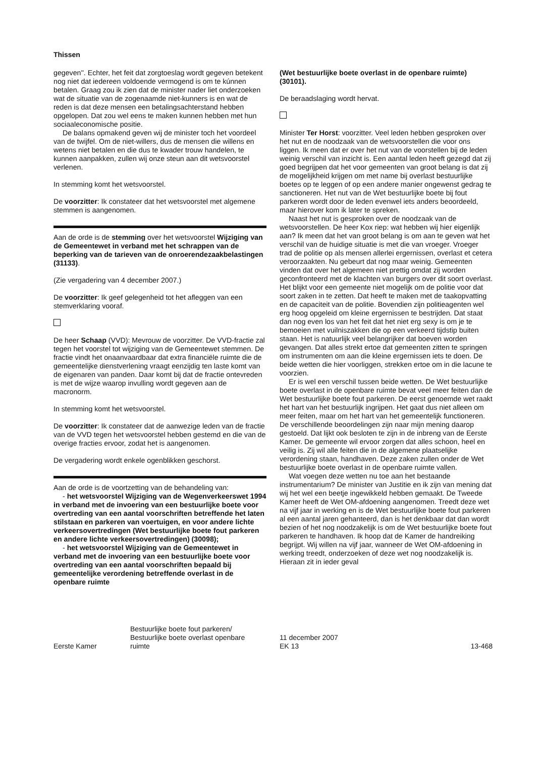Thissen
gegeven''. Echter, het feit dat zorgtoeslag wordt gegeven betekent nog niet dat iedereen voldoende vermogend is om te kúnnen betalen. Graag zou ik zien dat de minister nader liet onderzoeken wat de situatie van de zogenaamde niet-kunners is en wat de reden is dat deze mensen een betalingsachterstand hebben opgelopen. Dat zou wel eens te maken kunnen hebben met hun sociaaleconomische positie.
De balans opmakend geven wij de minister toch het voordeel van de twijfel. Om de niet-willers, dus de mensen die willens en wetens niet betalen en die dus te kwader trouw handelen, te kunnen aanpakken, zullen wij onze steun aan dit wetsvoorstel verlenen.
In stemming komt het wetsvoorstel.
De voorzitter: Ik constateer dat het wetsvoorstel met algemene stemmen is aangenomen.
Aan de orde is de stemming over het wetsvoorstel Wijziging van de Gemeentewet in verband met het schrappen van de beperking van de tarieven van de onroerendezaakbelastingen (31133).
(Zie vergadering van 4 december 2007.)
De voorzitter: Ik geef gelegenheid tot het afleggen van een stemverklaring vooraf.
De heer Schaap (VVD): Mevrouw de voorzitter. De VVD-fractie zal tegen het voorstel tot wijziging van de Gemeentewet stemmen. De fractie vindt het onaanvaardbaar dat extra financiële ruimte die de gemeentelijke dienstverlening vraagt eenzijdig ten laste komt van de eigenaren van panden. Daar komt bij dat de fractie ontevreden is met de wijze waarop invulling wordt gegeven aan de macronorm.
In stemming komt het wetsvoorstel.
De voorzitter: Ik constateer dat de aanwezige leden van de fractie van de VVD tegen het wetsvoorstel hebben gestemd en die van de overige fracties ervoor, zodat het is aangenomen.
De vergadering wordt enkele ogenblikken geschorst.
Aan de orde is de voortzetting van de behandeling van:
- het wetsvoorstel Wijziging van de Wegenverkeerswet 1994 in verband met de invoering van een bestuurlijke boete voor overtreding van een aantal voorschriften betreffende het laten stilstaan en parkeren van voertuigen, en voor andere lichte verkeersovertredingen (Wet bestuurlijke boete fout parkeren en andere lichte verkeersovertredingen) (30098);
- het wetsvoorstel Wijziging van de Gemeentewet in verband met de invoering van een bestuurlijke boete voor overtreding van een aantal voorschriften bepaald bij gemeentelijke verordening betreffende overlast in de openbare ruimte
(Wet bestuurlijke boete overlast in de openbare ruimte) (30101).
De beraadslaging wordt hervat.
Minister Ter Horst: voorzitter. Veel leden hebben gesproken over het nut en de noodzaak van de wetsvoorstellen die voor ons liggen. Ik meen dat er over het nut van de voorstellen bij de leden weinig verschil van inzicht is. Een aantal leden heeft gezegd dat zij goed begrijpen dat het voor gemeenten van groot belang is dat zij de mogelijkheid krijgen om met name bij overlast bestuurlijke boetes op te leggen of op een andere manier ongewenst gedrag te sanctioneren. Het nut van de Wet bestuurlijke boete bij fout parkeren wordt door de leden evenwel iets anders beoordeeld, maar hierover kom ik later te spreken.
Naast het nut is gesproken over de noodzaak van de wetsvoorstellen. De heer Kox riep: wat hebben wij hier eigenlijk aan? Ik meen dat het van groot belang is om aan te geven wat het verschil van de huidige situatie is met die van vroeger. Vroeger trad de politie op als mensen allerlei ergernissen, overlast et cetera veroorzaakten. Nu gebeurt dat nog maar weinig. Gemeenten vinden dat over het algemeen niet prettig omdat zij worden geconfronteerd met de klachten van burgers over dit soort overlast. Het blijkt voor een gemeente niet mogelijk om de politie voor dat soort zaken in te zetten. Dat heeft te maken met de taakopvatting en de capaciteit van de politie. Bovendien zijn politieagenten wel erg hoog opgeleid om kleine ergernissen te bestrijden. Dat staat dan nog even los van het feit dat het niet erg sexy is om je te bemoeien met vuilniszakken die op een verkeerd tijdstip buiten staan. Het is natuurlijk veel belangrijker dat boeven worden gevangen. Dat alles strekt ertoe dat gemeenten zitten te springen om instrumenten om aan die kleine ergernissen iets te doen. De beide wetten die hier voorliggen, strekken ertoe om in die lacune te voorzien.
Er is wel een verschil tussen beide wetten. De Wet bestuurlijke boete overlast in de openbare ruimte bevat veel meer feiten dan de Wet bestuurlijke boete fout parkeren. De eerst genoemde wet raakt het hart van het bestuurlijk ingrijpen. Het gaat dus niet alleen om meer feiten, maar om het hart van het gemeentelijk functioneren. De verschillende beoordelingen zijn naar mijn mening daarop gestoeld. Dat lijkt ook besloten te zijn in de inbreng van de Eerste Kamer. De gemeente wil ervoor zorgen dat alles schoon, heel en veilig is. Zij wil alle feiten die in de algemene plaatselijke verordening staan, handhaven. Deze zaken zullen onder de Wet bestuurlijke boete overlast in de openbare ruimte vallen.
Wat voegen deze wetten nu toe aan het bestaande instrumentarium? De minister van Justitie en ik zijn van mening dat wij het wel een beetje ingewikkeld hebben gemaakt. De Tweede Kamer heeft de Wet OM-afdoening aangenomen. Treedt deze wet na vijf jaar in werking en is de Wet bestuurlijke boete fout parkeren al een aantal jaren gehanteerd, dan is het denkbaar dat dan wordt bezien of het nog noodzakelijk is om de Wet bestuurlijke boete fout parkeren te handhaven. Ik hoop dat de Kamer de handreiking begrijpt. Wij willen na vijf jaar, wanneer de Wet OM-afdoening in werking treedt, onderzoeken of deze wet nog noodzakelijk is. Hieraan zit in ieder geval
Eerste Kamer
Bestuurlijke boete fout parkeren/
Bestuurlijke boete overlast openbare
ruimte
11 december 2007
EK 13
13-468